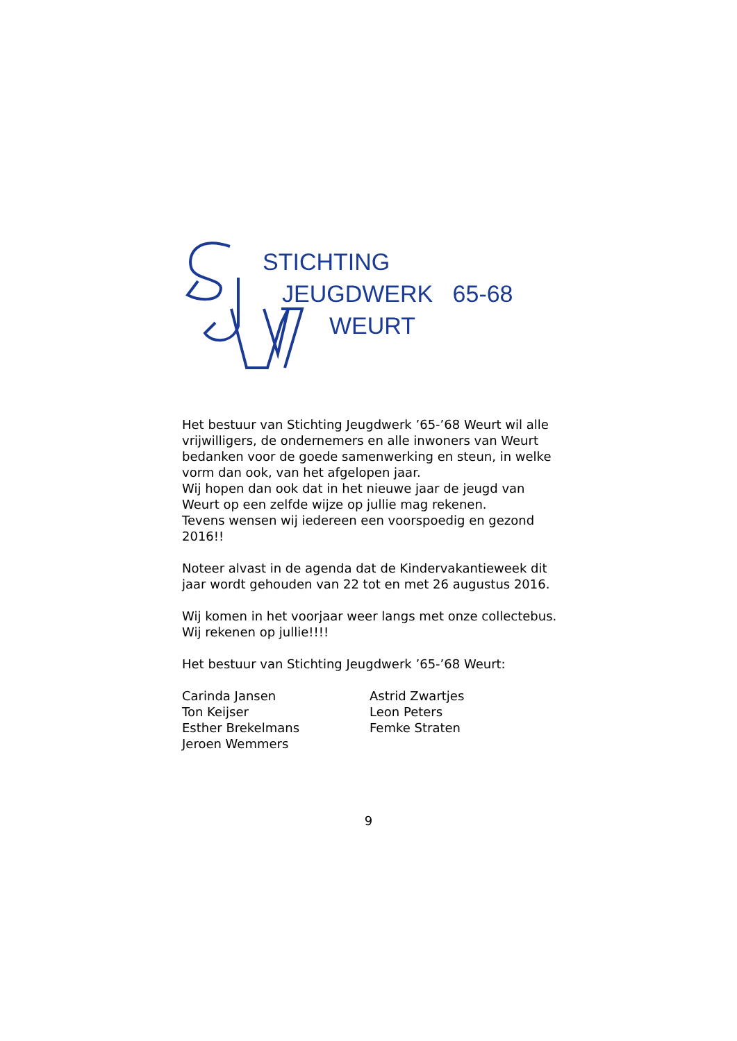STICHTING
JEUGDWERK 65-68
WEURT
Het bestuur van Stichting Jeugdwerk ’65-’68 Weurt wil alle vrijwilligers, de ondernemers en alle inwoners van Weurt bedanken voor de goede samenwerking en steun, in welke vorm dan ook, van het afgelopen jaar.
Wij hopen dan ook dat in het nieuwe jaar de jeugd van Weurt op een zelfde wijze op jullie mag rekenen.
Tevens wensen wij iedereen een voorspoedig en gezond 2016!!
Noteer alvast in de agenda dat de Kindervakantieweek dit jaar wordt gehouden van 22 tot en met 26 augustus 2016.
Wij komen in het voorjaar weer langs met onze collectebus.
Wij rekenen op jullie!!!!
Het bestuur van Stichting Jeugdwerk ’65-’68 Weurt:
Carinda Jansen
Ton Keijser
Esther Brekelmans
Jeroen Wemmers
Astrid Zwartjes
Leon Peters
Femke Straten
9